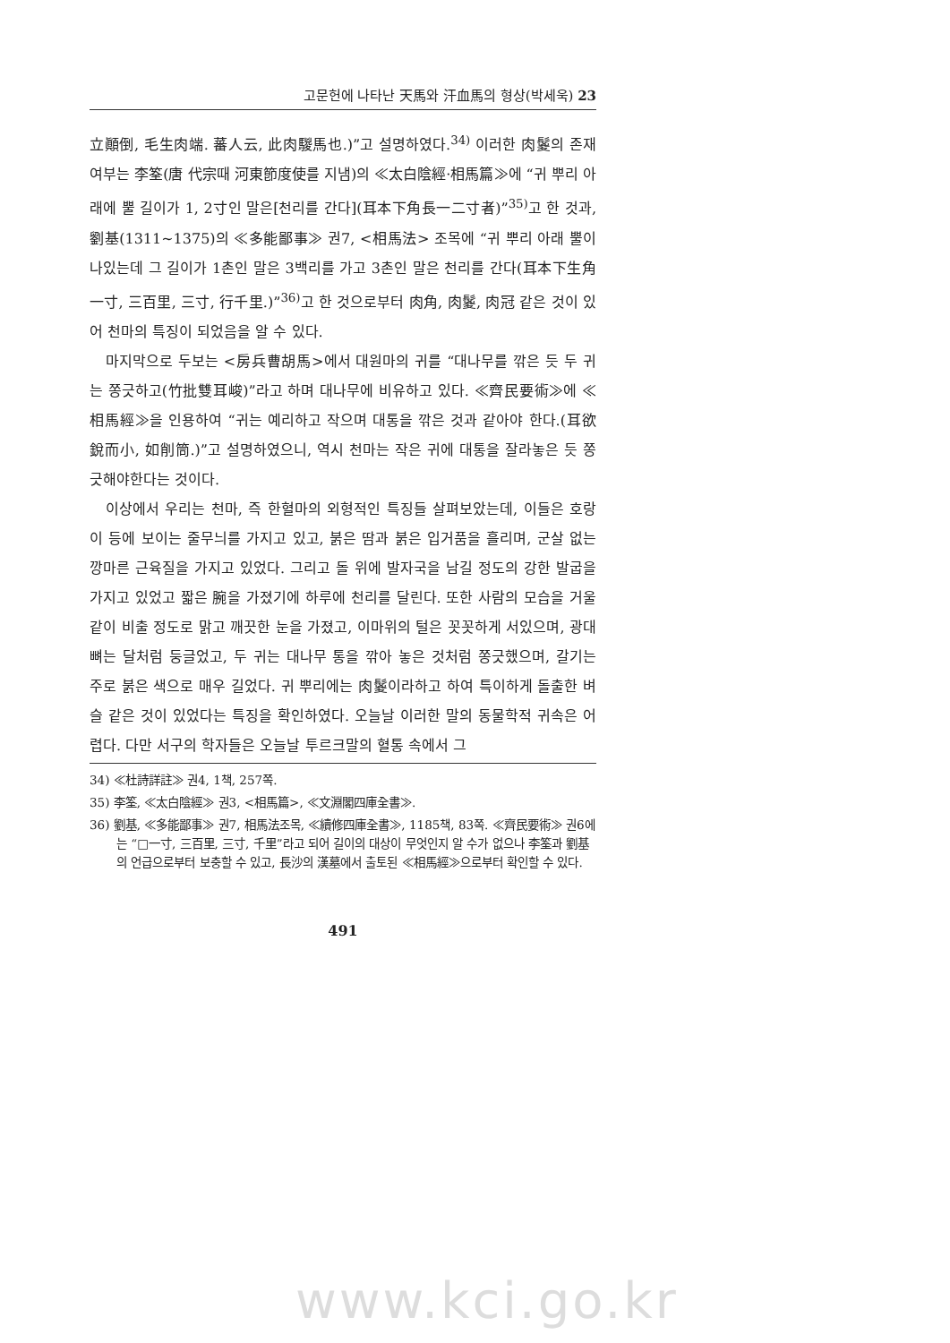고문헌에 나타난 天馬와 汗血馬의 형상(박세욱) 23
立顚倒, 毛生肉端. 蕃人云, 此肉騣馬也.)”고 설명하였다.<sup>34)</sup> 이러한 肉鬉의 존재 여부는 李筌(唐 代宗때 河東節度使를 지냄)의 ≪太白陰經·相馬篇≫에 “귀 뿌리 아래에 뿔 길이가 1, 2寸인 말은[천리를 간다](耳本下角長一二寸者)”<sup>35)</sup>고 한 것과, 劉基(1311~1375)의 ≪多能鄙事≫ 권7, <相馬法> 조목에 “귀 뿌리 아래 뿔이 나있는데 그 길이가 1촌인 말은 3백리를 가고 3촌인 말은 천리를 간다(耳本下生角一寸, 三百里, 三寸, 行千里.)”<sup>36)</sup>고 한 것으로부터 肉角, 肉鬉, 肉冠 같은 것이 있어 천마의 특징이 되었음을 알 수 있다.
마지막으로 두보는 <房兵曹胡馬>에서 대원마의 귀를 “대나무를 깎은 듯 두 귀는 쫑긋하고(竹批雙耳峻)”라고 하며 대나무에 비유하고 있다. ≪齊民要術≫에 ≪相馬經≫을 인용하여 “귀는 예리하고 작으며 대통을 깎은 것과 같아야 한다.(耳欲銳而小, 如削筒.)”고 설명하였으니, 역시 천마는 작은 귀에 대통을 잘라놓은 듯 쫑긋해야한다는 것이다.
이상에서 우리는 천마, 즉 한혈마의 외형적인 특징들 살펴보았는데, 이들은 호랑이 등에 보이는 줄무늬를 가지고 있고, 붉은 땀과 붉은 입거품을 흘리며, 군살 없는 깡마른 근육질을 가지고 있었다. 그리고 돌 위에 발자국을 남길 정도의 강한 발굽을 가지고 있었고 짧은 腕을 가졌기에 하루에 천리를 달린다. 또한 사람의 모습을 거울 같이 비출 정도로 맑고 깨끗한 눈을 가졌고, 이마위의 털은 꼿꼿하게 서있으며, 광대뼈는 달처럼 둥글었고, 두 귀는 대나무 통을 깎아 놓은 것처럼 쫑긋했으며, 갈기는 주로 붉은 색으로 매우 길었다. 귀 뿌리에는 肉鬉이라하고 하여 특이하게 돌출한 벼슬 같은 것이 있었다는 특징을 확인하였다. 오늘날 이러한 말의 동물학적 귀속은 어렵다. 다만 서구의 학자들은 오늘날 투르크말의 혈통 속에서 그
34) ≪杜詩詳註≫ 권4, 1책, 257쪽.
35) 李筌, ≪太白陰經≫ 권3, <相馬篇>, ≪文淵閣四庫全書≫.
36) 劉基, ≪多能鄙事≫ 권7, 相馬法조목, ≪續修四庫全書≫, 1185책, 83쪽. ≪齊民要術≫ 권6에는 “□一寸, 三百里, 三寸, 千里”라고 되어 길이의 대상이 무엇인지 알 수가 없으나 李筌과 劉基의 언급으로부터 보충할 수 있고, 長沙의 漢墓에서 출토된 ≪相馬經≫으로부터 확인할 수 있다.
491
www.kci.go.kr